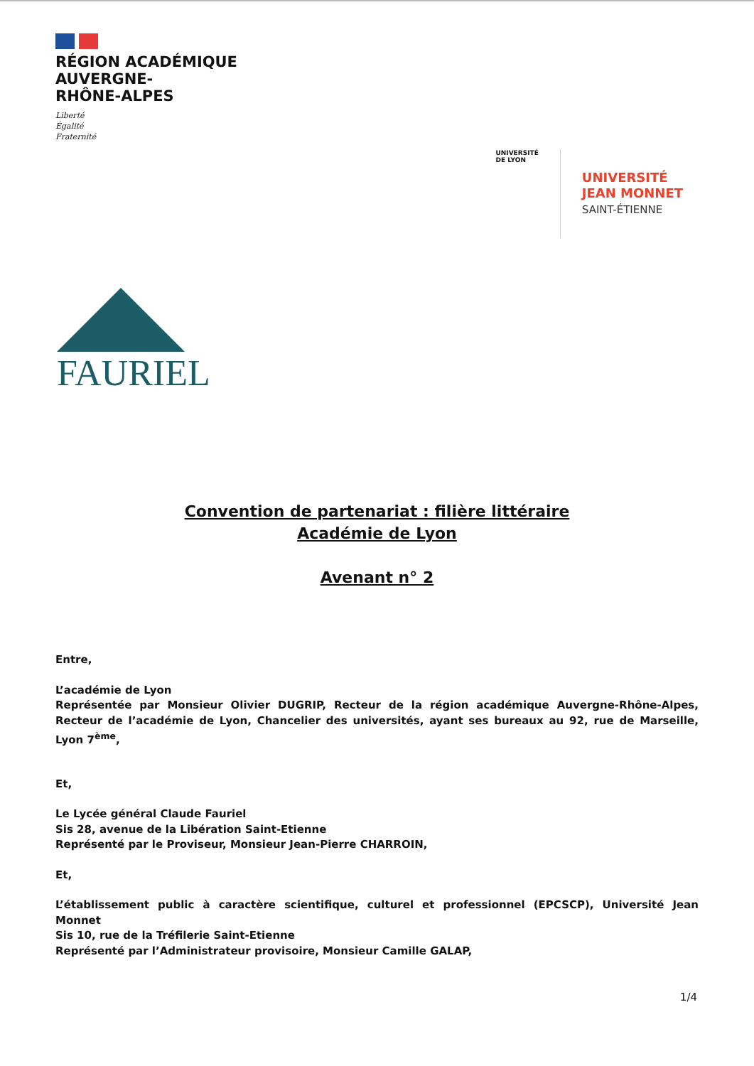RÉGION ACADÉMIQUE
AUVERGNE-
RHÔNE-ALPES
Liberté
Égalité
Fraternité
UNIVERSITÉ
DE LYON
UNIVERSITÉ
JEAN MONNET
SAINT-ÉTIENNE
FAURIEL
Convention de partenariat : filière littéraire
Académie de Lyon
Avenant n° 2
Entre,
L’académie de Lyon
Représentée par Monsieur Olivier DUGRIP, Recteur de la région académique Auvergne-Rhône-Alpes, Recteur de l’académie de Lyon, Chancelier des universités, ayant ses bureaux au 92, rue de Marseille, Lyon 7<sup>ème</sup>,
Et,
Le Lycée général Claude Fauriel
Sis 28, avenue de la Libération Saint-Etienne
Représenté par le Proviseur, Monsieur Jean-Pierre CHARROIN,
Et,
L’établissement public à caractère scientifique, culturel et professionnel (EPCSCP), Université Jean Monnet
Sis 10, rue de la Tréfilerie Saint-Etienne
Représenté par l’Administrateur provisoire, Monsieur Camille GALAP,
1/4